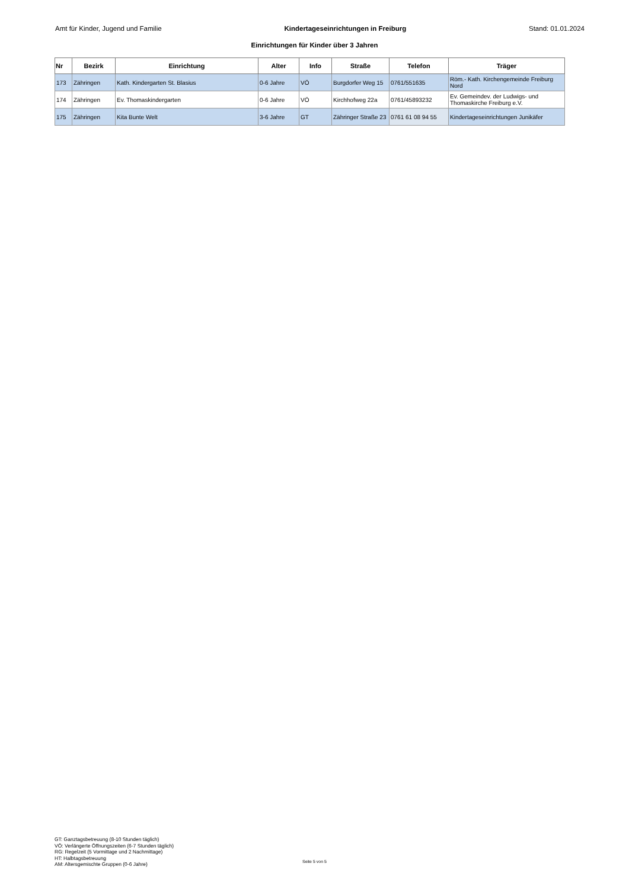Amt für Kinder, Jugend und Familie Kindertageseinrichtungen in Freiburg Stand: 01.01.2024
Einrichtungen für Kinder über 3 Jahren
| Nr | Bezirk | Einrichtung | Alter | Info | Straße | Telefon | Träger |
| --- | --- | --- | --- | --- | --- | --- | --- |
| 173 | Zähringen | Kath. Kindergarten St. Blasius | 0-6 Jahre | VÖ | Burgdorfer Weg 15 | 0761/551635 | Röm.- Kath. Kirchengemeinde Freiburg Nord |
| 174 | Zähringen | Ev. Thomaskindergarten | 0-6 Jahre | VÖ | Kirchhofweg 22a | 0761/45893232 | Ev. Gemeindev. der Ludwigs- und Thomaskirche Freiburg e.V. |
| 175 | Zähringen | Kita Bunte Welt | 3-6 Jahre | GT | Zähringer Straße 23 | 0761 61 08 94 55 | Kindertageseinrichtungen Junikäfer |
GT: Ganztagsbetreuung (8-10 Stunden täglich)
VÖ: Verlängerte Öffnungszeiten (6-7 Stunden täglich)
RG: Regelzeit (5 Vormittage und 2 Nachmittage)
HT: Halbtagsbetreuung
AM: Altersgemischte Gruppen (0-6 Jahre)
Seite 5 von 5